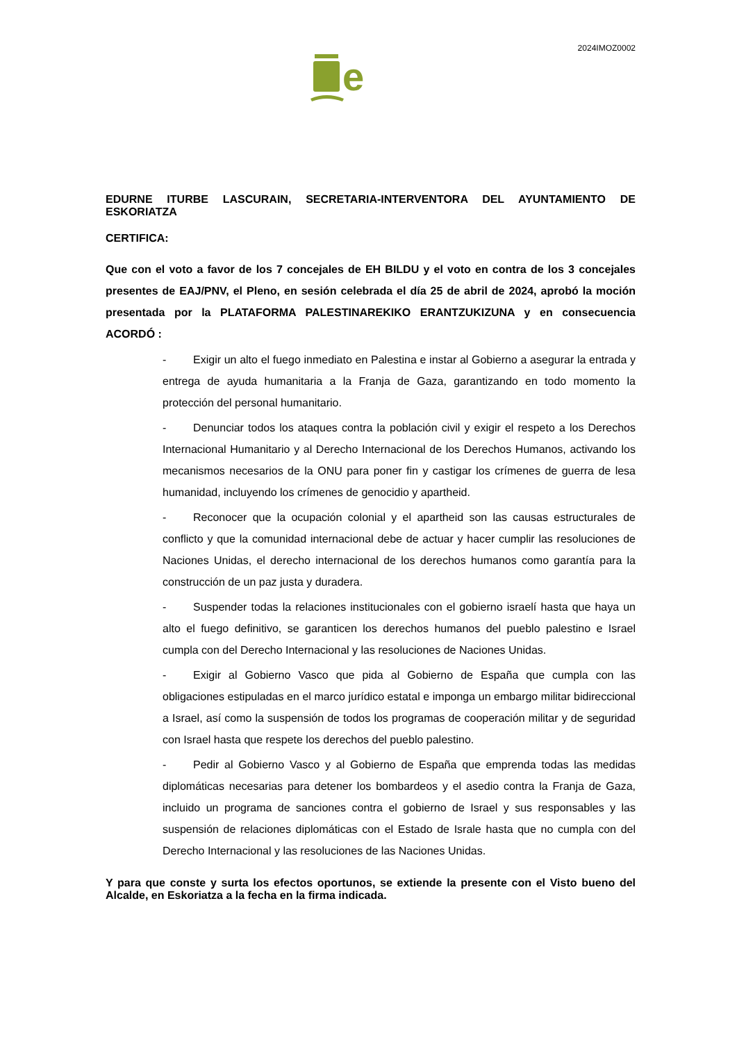2024IMOZ0002
e
EDURNE ITURBE LASCURAIN, SECRETARIA-INTERVENTORA DEL AYUNTAMIENTO DE ESKORIATZA
CERTIFICA:
Que con el voto a favor de los 7 concejales de EH BILDU y el voto en contra de los 3 concejales presentes de EAJ/PNV, el Pleno, en sesión celebrada el día 25 de abril de 2024, aprobó la moción presentada por la PLATAFORMA PALESTINAREKIKO ERANTZUKIZUNA y en consecuencia ACORDÓ :
- Exigir un alto el fuego inmediato en Palestina e instar al Gobierno a asegurar la entrada y entrega de ayuda humanitaria a la Franja de Gaza, garantizando en todo momento la protección del personal humanitario.
- Denunciar todos los ataques contra la población civil y exigir el respeto a los Derechos Internacional Humanitario y al Derecho Internacional de los Derechos Humanos, activando los mecanismos necesarios de la ONU para poner fin y castigar los crímenes de guerra de lesa humanidad, incluyendo los crímenes de genocidio y apartheid.
- Reconocer que la ocupación colonial y el apartheid son las causas estructurales de conflicto y que la comunidad internacional debe de actuar y hacer cumplir las resoluciones de Naciones Unidas, el derecho internacional de los derechos humanos como garantía para la construcción de un paz justa y duradera.
- Suspender todas la relaciones institucionales con el gobierno israelí hasta que haya un alto el fuego definitivo, se garanticen los derechos humanos del pueblo palestino e Israel cumpla con del Derecho Internacional y las resoluciones de Naciones Unidas.
- Exigir al Gobierno Vasco que pida al Gobierno de España que cumpla con las obligaciones estipuladas en el marco jurídico estatal e imponga un embargo militar bidireccional a Israel, así como la suspensión de todos los programas de cooperación militar y de seguridad con Israel hasta que respete los derechos del pueblo palestino.
- Pedir al Gobierno Vasco y al Gobierno de España que emprenda todas las medidas diplomáticas necesarias para detener los bombardeos y el asedio contra la Franja de Gaza, incluido un programa de sanciones contra el gobierno de Israel y sus responsables y las suspensión de relaciones diplomáticas con el Estado de Israle hasta que no cumpla con del Derecho Internacional y las resoluciones de las Naciones Unidas.
Y para que conste y surta los efectos oportunos, se extiende la presente con el Visto bueno del Alcalde, en Eskoriatza a la fecha en la firma indicada.